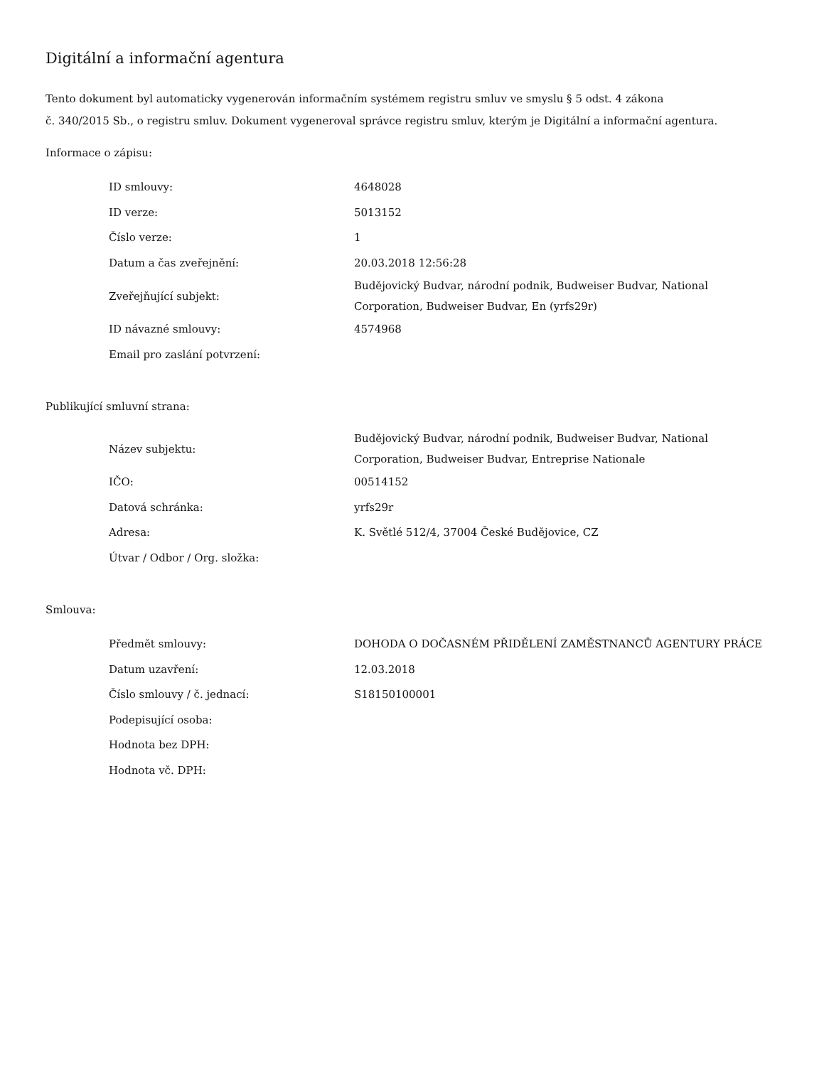Digitální a informační agentura
Tento dokument byl automaticky vygenerován informačním systémem registru smluv ve smyslu § 5 odst. 4 zákona
č. 340/2015 Sb., o registru smluv. Dokument vygeneroval správce registru smluv, kterým je Digitální a informační agentura.
Informace o zápisu:
| ID smlouvy: | 4648028 |
| ID verze: | 5013152 |
| Číslo verze: | 1 |
| Datum a čas zveřejnění: | 20.03.2018 12:56:28 |
| Zveřejňující subjekt: | Budějovický Budvar, národní podnik, Budweiser Budvar, National Corporation, Budweiser Budvar, En (yrfs29r) |
| ID návazné smlouvy: | 4574968 |
| Email pro zaslání potvrzení: | |
Publikující smluvní strana:
| Název subjektu: | Budějovický Budvar, národní podnik, Budweiser Budvar, National Corporation, Budweiser Budvar, Entreprise Nationale |
| IČO: | 00514152 |
| Datová schránka: | yrfs29r |
| Adresa: | K. Světlé 512/4, 37004 České Budějovice, CZ |
| Útvar / Odbor / Org. složka: | |
Smlouva:
| Předmět smlouvy: | DOHODA O DOČASNÉM PŘIDĚLENÍ ZAMĚSTNANCŮ AGENTURY PRÁCE |
| Datum uzavření: | 12.03.2018 |
| Číslo smlouvy / č. jednací: | S18150100001 |
| Podepisující osoba: | |
| Hodnota bez DPH: | |
| Hodnota vč. DPH: | |